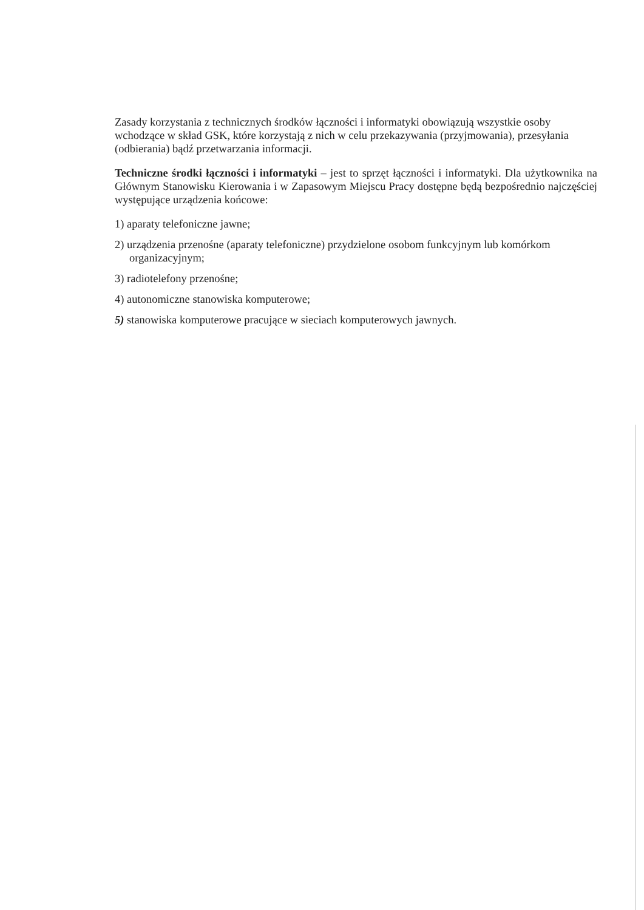Zasady korzystania z technicznych środków łączności i informatyki obowiązują wszystkie osoby wchodzące w skład GSK, które korzystają z nich w celu przekazywania (przyjmowania), przesyłania (odbierania) bądź przetwarzania informacji.
Techniczne środki łączności i informatyki – jest to sprzęt łączności i informatyki. Dla użytkownika na Głównym Stanowisku Kierowania i w Zapasowym Miejscu Pracy dostępne będą bezpośrednio najczęściej występujące urządzenia końcowe:
1) aparaty telefoniczne jawne;
2) urządzenia przenośne (aparaty telefoniczne) przydzielone osobom funkcyjnym lub komórkom organizacyjnym;
3) radiotelefony przenośne;
4) autonomiczne stanowiska komputerowe;
5) stanowiska komputerowe pracujące w sieciach komputerowych jawnych.